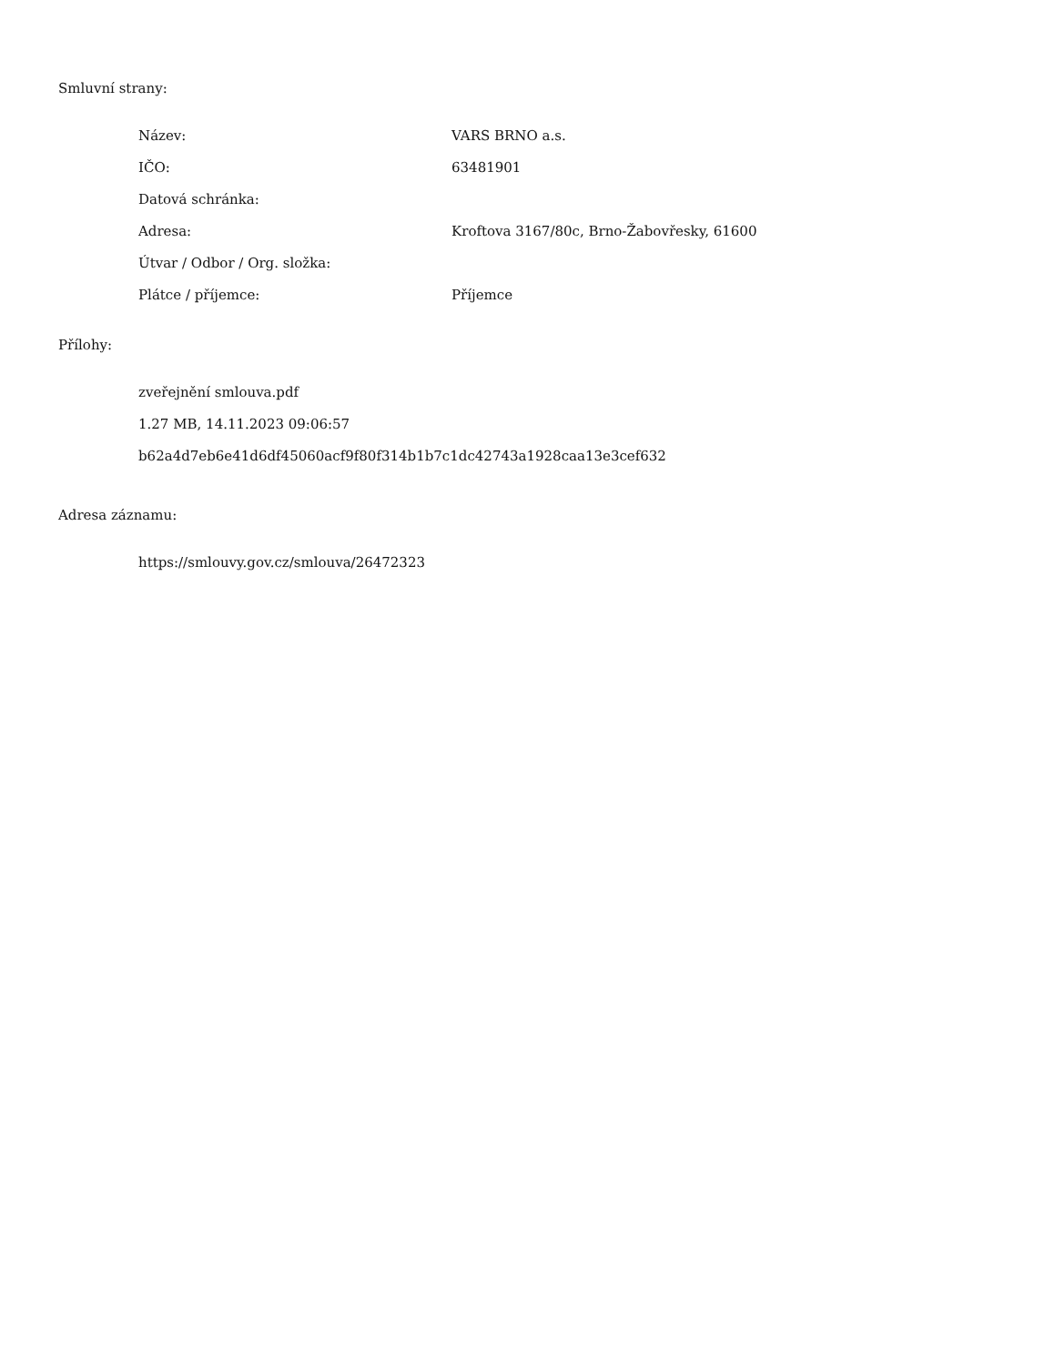Smluvní strany:
| Název: | VARS BRNO a.s. |
| IČO: | 63481901 |
| Datová schránka: | |
| Adresa: | Kroftova 3167/80c, Brno-Žabovřesky, 61600 |
| Útvar / Odbor / Org. složka: | |
| Plátce / příjemce: | Příjemce |
Přílohy:
zveřejnění smlouva.pdf
1.27 MB, 14.11.2023 09:06:57
b62a4d7eb6e41d6df45060acf9f80f314b1b7c1dc42743a1928caa13e3cef632
Adresa záznamu:
https://smlouvy.gov.cz/smlouva/26472323